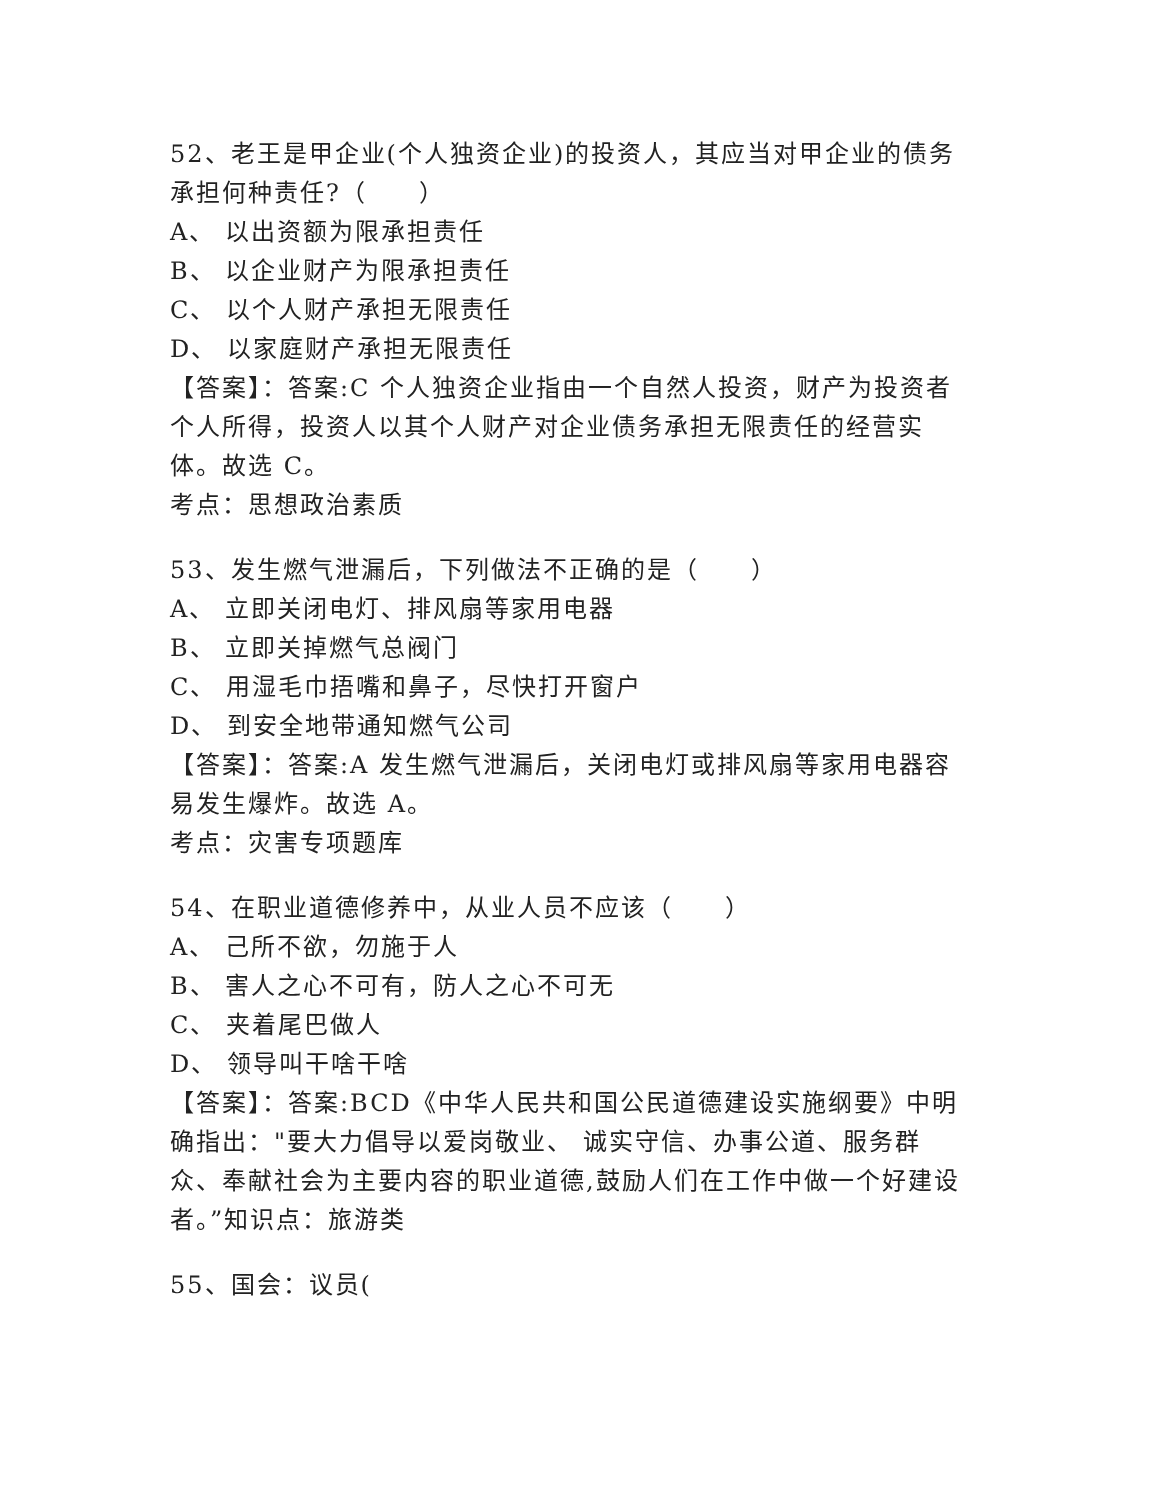52、老王是甲企业(个人独资企业)的投资人，其应当对甲企业的债务承担何种责任?（　　）
A、 以出资额为限承担责任
B、 以企业财产为限承担责任
C、 以个人财产承担无限责任
D、 以家庭财产承担无限责任
【答案】：答案:C 个人独资企业指由一个自然人投资，财产为投资者个人所得，投资人以其个人财产对企业债务承担无限责任的经营实体。故选 C。
考点：思想政治素质
53、发生燃气泄漏后，下列做法不正确的是（　　）
A、 立即关闭电灯、排风扇等家用电器
B、 立即关掉燃气总阀门
C、 用湿毛巾捂嘴和鼻子，尽快打开窗户
D、 到安全地带通知燃气公司
【答案】：答案:A 发生燃气泄漏后，关闭电灯或排风扇等家用电器容易发生爆炸。故选 A。
考点：灾害专项题库
54、在职业道德修养中，从业人员不应该（　　）
A、 己所不欲，勿施于人
B、 害人之心不可有，防人之心不可无
C、 夹着尾巴做人
D、 领导叫干啥干啥
【答案】：答案:BCD《中华人民共和国公民道德建设实施纲要》中明确指出："要大力倡导以爱岗敬业、 诚实守信、办事公道、服务群众、奉献社会为主要内容的职业道德,鼓励人们在工作中做一个好建设者。”知识点：旅游类
55、国会：议员(